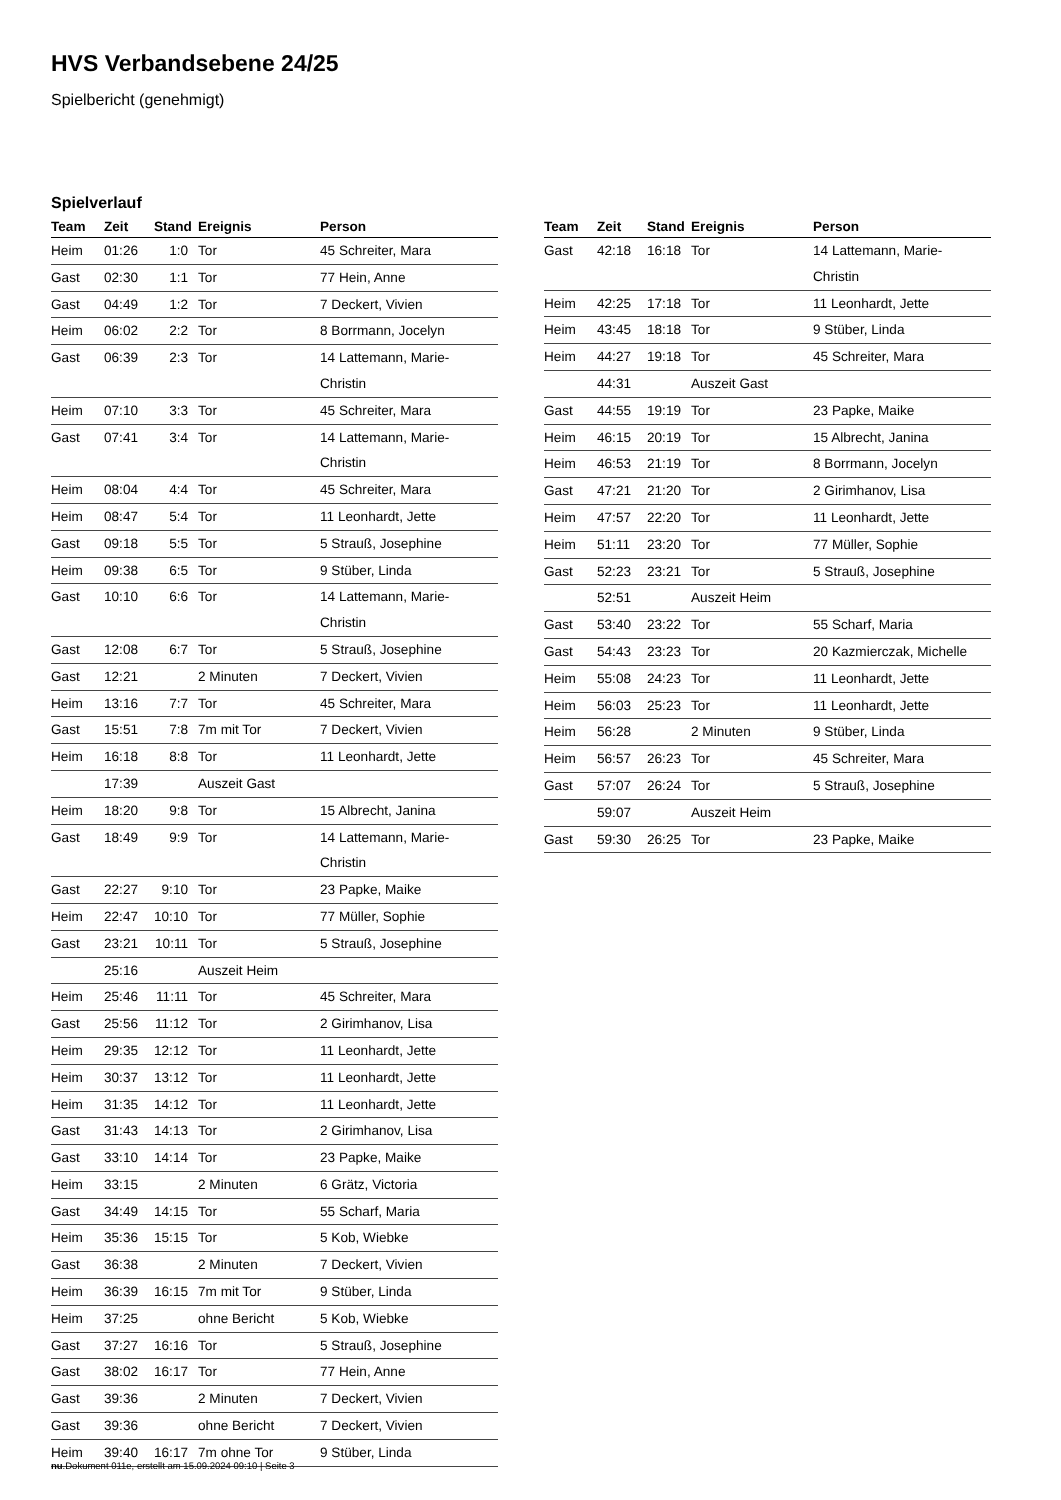HVS Verbandsebene 24/25
Spielbericht (genehmigt)
Spielverlauf
| Team | Zeit | Stand | Ereignis | Person |
| --- | --- | --- | --- | --- |
| Heim | 01:26 | 1:0 | Tor | 45 Schreiter, Mara |
| Gast | 02:30 | 1:1 | Tor | 77 Hein, Anne |
| Gast | 04:49 | 1:2 | Tor | 7 Deckert, Vivien |
| Heim | 06:02 | 2:2 | Tor | 8 Borrmann, Jocelyn |
| Gast | 06:39 | 2:3 | Tor | 14 Lattemann, Marie- Christin |
| Heim | 07:10 | 3:3 | Tor | 45 Schreiter, Mara |
| Gast | 07:41 | 3:4 | Tor | 14 Lattemann, Marie- Christin |
| Heim | 08:04 | 4:4 | Tor | 45 Schreiter, Mara |
| Heim | 08:47 | 5:4 | Tor | 11 Leonhardt, Jette |
| Gast | 09:18 | 5:5 | Tor | 5 Strauß, Josephine |
| Heim | 09:38 | 6:5 | Tor | 9 Stüber, Linda |
| Gast | 10:10 | 6:6 | Tor | 14 Lattemann, Marie- Christin |
| Gast | 12:08 | 6:7 | Tor | 5 Strauß, Josephine |
| Gast | 12:21 | | 2 Minuten | 7 Deckert, Vivien |
| Heim | 13:16 | 7:7 | Tor | 45 Schreiter, Mara |
| Gast | 15:51 | 7:8 | 7m mit Tor | 7 Deckert, Vivien |
| Heim | 16:18 | 8:8 | Tor | 11 Leonhardt, Jette |
| | 17:39 | | Auszeit Gast | |
| Heim | 18:20 | 9:8 | Tor | 15 Albrecht, Janina |
| Gast | 18:49 | 9:9 | Tor | 14 Lattemann, Marie- Christin |
| Gast | 22:27 | 9:10 | Tor | 23 Papke, Maike |
| Heim | 22:47 | 10:10 | Tor | 77 Müller, Sophie |
| Gast | 23:21 | 10:11 | Tor | 5 Strauß, Josephine |
| | 25:16 | | Auszeit Heim | |
| Heim | 25:46 | 11:11 | Tor | 45 Schreiter, Mara |
| Gast | 25:56 | 11:12 | Tor | 2 Girimhanov, Lisa |
| Heim | 29:35 | 12:12 | Tor | 11 Leonhardt, Jette |
| Heim | 30:37 | 13:12 | Tor | 11 Leonhardt, Jette |
| Heim | 31:35 | 14:12 | Tor | 11 Leonhardt, Jette |
| Gast | 31:43 | 14:13 | Tor | 2 Girimhanov, Lisa |
| Gast | 33:10 | 14:14 | Tor | 23 Papke, Maike |
| Heim | 33:15 | | 2 Minuten | 6 Grätz, Victoria |
| Gast | 34:49 | 14:15 | Tor | 55 Scharf, Maria |
| Heim | 35:36 | 15:15 | Tor | 5 Kob, Wiebke |
| Gast | 36:38 | | 2 Minuten | 7 Deckert, Vivien |
| Heim | 36:39 | 16:15 | 7m mit Tor | 9 Stüber, Linda |
| Heim | 37:25 | | ohne Bericht | 5 Kob, Wiebke |
| Gast | 37:27 | 16:16 | Tor | 5 Strauß, Josephine |
| Gast | 38:02 | 16:17 | Tor | 77 Hein, Anne |
| Gast | 39:36 | | 2 Minuten | 7 Deckert, Vivien |
| Gast | 39:36 | | ohne Bericht | 7 Deckert, Vivien |
| Heim | 39:40 | 16:17 | 7m ohne Tor | 9 Stüber, Linda |
| Team | Zeit | Stand | Ereignis | Person |
| --- | --- | --- | --- | --- |
| Gast | 42:18 | 16:18 | Tor | 14 Lattemann, Marie- Christin |
| Heim | 42:25 | 17:18 | Tor | 11 Leonhardt, Jette |
| Heim | 43:45 | 18:18 | Tor | 9 Stüber, Linda |
| Heim | 44:27 | 19:18 | Tor | 45 Schreiter, Mara |
| | 44:31 | | Auszeit Gast | |
| Gast | 44:55 | 19:19 | Tor | 23 Papke, Maike |
| Heim | 46:15 | 20:19 | Tor | 15 Albrecht, Janina |
| Heim | 46:53 | 21:19 | Tor | 8 Borrmann, Jocelyn |
| Gast | 47:21 | 21:20 | Tor | 2 Girimhanov, Lisa |
| Heim | 47:57 | 22:20 | Tor | 11 Leonhardt, Jette |
| Heim | 51:11 | 23:20 | Tor | 77 Müller, Sophie |
| Gast | 52:23 | 23:21 | Tor | 5 Strauß, Josephine |
| | 52:51 | | Auszeit Heim | |
| Gast | 53:40 | 23:22 | Tor | 55 Scharf, Maria |
| Gast | 54:43 | 23:23 | Tor | 20 Kazmierczak, Michelle |
| Heim | 55:08 | 24:23 | Tor | 11 Leonhardt, Jette |
| Heim | 56:03 | 25:23 | Tor | 11 Leonhardt, Jette |
| Heim | 56:28 | | 2 Minuten | 9 Stüber, Linda |
| Heim | 56:57 | 26:23 | Tor | 45 Schreiter, Mara |
| Gast | 57:07 | 26:24 | Tor | 5 Strauß, Josephine |
| | 59:07 | | Auszeit Heim | |
| Gast | 59:30 | 26:25 | Tor | 23 Papke, Maike |
nu.Dokument 011e, erstellt am 15.09.2024 09:10 | Seite 3